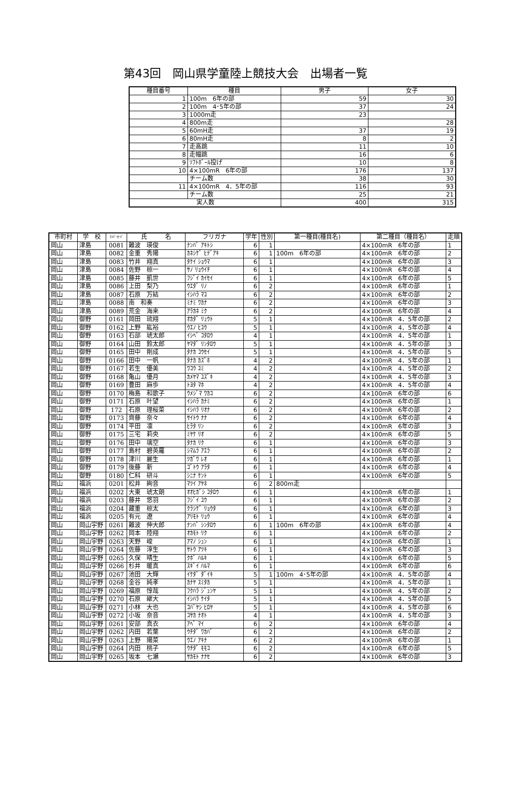第43回　岡山県学童陸上競技大会　出場者一覧
| 種目番号 | 種目 | 男子 | 女子 |
| --- | --- | --- | --- |
| 1 | 100m 6年の部 | 59 | 30 |
| 2 | 100m 4･5年の部 | 37 | 24 |
| 3 | 1000m走 | 23 | |
| 4 | 800m走 | | 28 |
| 5 | 60mH走 | 37 | 19 |
| 6 | 80mH走 | 8 | 2 |
| 7 | 走高跳 | 11 | 10 |
| 8 | 走幅跳 | 16 | 6 |
| 9 | ｿﾌﾄﾎﾞｰﾙ投げ | 10 | 8 |
| 10 | 4×100mR 6年の部 | 176 | 137 |
| | チーム数 | 38 | 30 |
| 11 | 4×100mR 4．5年の部 | 116 | 93 |
| | チーム数 | 25 | 21 |
| 実人数 | | 400 | 315 |
| 市町村 | 学 校 | ﾅﾝﾊﾞｰｶｰﾄﾞ | 氏 名 | フリガナ | 学年 | 性別 | 第一種目(種目名) | 第二種目（種目名） | 走順 |
| --- | --- | --- | --- | --- | --- | --- | --- | --- | --- |
| 岡山 | 津島 | 0081 | 難波 瑛俊 | ﾅﾝﾊﾞ ｱｷﾄｼ | 6 | 1 | | 4×100mR 6年の部 | 1 |
| 岡山 | 津島 | 0082 | 金重 秀陽 | ｶﾈｼｹﾞ ﾋﾃﾞｱｷ | 6 | 1 | 100m 6年の部 | 4×100mR 6年の部 | 2 |
| 岡山 | 津島 | 0083 | 竹井 翔真 | ﾀｹｲ ｼｮｳﾏ | 6 | 1 | | 4×100mR 6年の部 | 3 |
| 岡山 | 津島 | 0084 | 佐野 椋一 | ｻﾉ ﾘｮｳｲﾁ | 6 | 1 | | 4×100mR 6年の部 | 4 |
| 岡山 | 津島 | 0085 | 藤井 凱世 | ﾌｼﾞｲ ｶｲｾｲ | 6 | 1 | | 4×100mR 6年の部 | 5 |
| 岡山 | 津島 | 0086 | 上田 梨乃 | ｳｴﾀﾞ ﾘﾉ | 6 | 2 | | 4×100mR 6年の部 | 1 |
| 岡山 | 津島 | 0087 | 石原 万結 | ｲｼﾊﾗ ﾏﾕ | 6 | 2 | | 4×100mR 6年の部 | 2 |
| 岡山 | 津島 | 0088 | 南 和奏 | ﾐﾅﾐ ﾜｶﾅ | 6 | 2 | | 4×100mR 6年の部 | 3 |
| 岡山 | 津島 | 0089 | 荒金 海来 | ｱﾗｶﾈ ﾐｸ | 6 | 2 | | 4×100mR 6年の部 | 4 |
| 岡山 | 御野 | 0161 | 岡田 琉翔 | ｵｶﾀﾞ ﾘｭｳﾄ | 5 | 1 | | 4×100mR 4．5年の部 | 2 |
| 岡山 | 御野 | 0162 | 上野 紘裕 | ｳｴﾉ ﾋﾕｳ | 5 | 1 | | 4×100mR 4．5年の部 | 4 |
| 岡山 | 御野 | 0163 | 石部 琥太郎 | ｲｼﾍﾞ ｺﾀﾛｳ | 4 | 1 | | 4×100mR 4．5年の部 | 1 |
| 岡山 | 御野 | 0164 | 山田 鈴太郎 | ﾔﾏﾀﾞ ﾘﾝﾀﾛｳ | 5 | 1 | | 4×100mR 4．5年の部 | 3 |
| 岡山 | 御野 | 0165 | 田中 剛成 | ﾀﾅｶ ｺｳｾｲ | 5 | 1 | | 4×100mR 4．5年の部 | 5 |
| 岡山 | 御野 | 0166 | 田中 一帆 | ﾀﾅｶ ｶｽﾞﾎ | 4 | 2 | | 4×100mR 4．5年の部 | 1 |
| 岡山 | 御野 | 0167 | 若生 優美 | ﾜｺｳ ﾕﾐ | 4 | 2 | | 4×100mR 4．5年の部 | 2 |
| 岡山 | 御野 | 0168 | 亀山 優月 | ｶﾒﾔﾏ ﾕｽﾞｷ | 4 | 2 | | 4×100mR 4．5年の部 | 3 |
| 岡山 | 御野 | 0169 | 豊田 麻歩 | ﾄﾖﾀ ﾏﾎ | 4 | 2 | | 4×100mR 4．5年の部 | 4 |
| 岡山 | 御野 | 0170 | 梅島 和歌子 | ｳﾒｼﾞﾏ ﾜｶｺ | 6 | 2 | | 4×100mR 6年の部 | 6 |
| 岡山 | 御野 | 0171 | 石原 叶望 | ｲｼﾊﾗ ｶﾅﾐ | 6 | 2 | | 4×100mR 6年の部 | 1 |
| 岡山 | 御野 | 172 | 石原 理桜菜 | ｲｼﾊﾗ ﾘｵﾅ | 6 | 2 | | 4×100mR 6年の部 | 2 |
| 岡山 | 御野 | 0173 | 齊藤 奈々 | ｻｲﾄｳ ﾅﾅ | 6 | 2 | | 4×100mR 6年の部 | 4 |
| 岡山 | 御野 | 0174 | 平田 凛 | ﾋﾗﾀ ﾘﾝ | 6 | 2 | | 4×100mR 6年の部 | 3 |
| 岡山 | 御野 | 0175 | 三宅 莉央 | ﾐﾔｹ ﾘｵ | 6 | 2 | | 4×100mR 6年の部 | 5 |
| 岡山 | 御野 | 0176 | 田中 璃空 | ﾀﾅｶ ﾘｸ | 6 | 1 | | 4×100mR 6年の部 | 3 |
| 岡山 | 御野 | 0177 | 島村 碧英羅 | ｼﾏﾑﾗ ｱｴﾗ | 6 | 1 | | 4×100mR 6年の部 | 2 |
| 岡山 | 御野 | 0178 | 津川 麗生 | ﾂｶﾞﾜ ﾚｵ | 6 | 1 | | 4×100mR 6年の部 | 1 |
| 岡山 | 御野 | 0179 | 後藤 新 | ｺﾞﾄｳ ｱﾗﾀ | 6 | 1 | | 4×100mR 6年の部 | 4 |
| 岡山 | 御野 | 0180 | 仁科 研斗 | ｼﾆﾅ ｹﾝﾄ | 6 | 1 | | 4×100mR 6年の部 | 5 |
| 岡山 | 福浜 | 0201 | 松井 絢音 | ﾏﾂｲ ｱﾔﾈ | 6 | 2 | 800m走 | | |
| 岡山 | 福浜 | 0202 | 大東 琥太朗 | ｵｵﾋｶﾞｼ ｺﾀﾛｳ | 6 | 1 | | 4×100mR 6年の部 | 1 |
| 岡山 | 福浜 | 0203 | 藤井 悠羽 | ﾌｼﾞｲ ﾕｳ | 6 | 1 | | 4×100mR 6年の部 | 2 |
| 岡山 | 福浜 | 0204 | 藏重 椋太 | ｸﾗｼｹﾞ ﾘｮｳﾀ | 6 | 1 | | 4×100mR 6年の部 | 3 |
| 岡山 | 福浜 | 0205 | 有元 遼 | ｱﾘﾓﾄ ﾘｮｳ | 6 | 1 | | 4×100mR 6年の部 | 4 |
| 岡山 | 岡山宇野 | 0261 | 難波 伸大郎 | ﾅﾝﾊﾞ ｼﾝﾀﾛｳ | 6 | 1 | 100m 6年の部 | 4×100mR 6年の部 | 4 |
| 岡山 | 岡山宇野 | 0262 | 岡本 陸翔 | ｵｶﾓﾄ ﾘｸ | 6 | 1 | | 4×100mR 6年の部 | 2 |
| 岡山 | 岡山宇野 | 0263 | 天野 峻 | ｱﾏﾉ ｼｭﾝ | 6 | 1 | | 4×100mR 6年の部 | 1 |
| 岡山 | 岡山宇野 | 0264 | 佐藤 淳生 | ｻﾄｳ ｱﾂｷ | 6 | 1 | | 4×100mR 6年の部 | 3 |
| 岡山 | 岡山宇野 | 0265 | 久保 晴生 | ｸﾎﾞ ﾊﾙｷ | 6 | 1 | | 4×100mR 6年の部 | 5 |
| 岡山 | 岡山宇野 | 0266 | 杉井 暖真 | ｽｷﾞｲ ﾊﾙﾏ | 6 | 1 | | 4×100mR 6年の部 | 6 |
| 岡山 | 岡山宇野 | 0267 | 池田 大輝 | ｲｹﾀﾞ ﾀﾞｲｷ | 5 | 1 | 100m 4･5年の部 | 4×100mR 4．5年の部 | 4 |
| 岡山 | 岡山宇野 | 0268 | 金谷 純孝 | ｶﾅﾔ ｽﾐﾀｶ | 5 | 1 | | 4×100mR 4．5年の部 | 1 |
| 岡山 | 岡山宇野 | 0269 | 福原 惇哉 | ﾌｸﾊﾗ ｼﾞｭﾝﾔ | 5 | 1 | | 4×100mR 4．5年の部 | 2 |
| 岡山 | 岡山宇野 | 0270 | 石原 継大 | ｲｼﾊﾗ ｹｲﾀ | 5 | 1 | | 4×100mR 4．5年の部 | 5 |
| 岡山 | 岡山宇野 | 0271 | 小林 大也 | ｺﾊﾞﾔｼ ﾋﾛﾔ | 5 | 1 | | 4×100mR 4．5年の部 | 6 |
| 岡山 | 岡山宇野 | 0272 | 小坂 奈音 | ｺｻｶ ﾅｵﾄ | 4 | 1 | | 4×100mR 4．5年の部 | 3 |
| 岡山 | 岡山宇野 | 0261 | 安部 真衣 | ｱﾍﾞ ﾏｲ | 6 | 2 | | 4×100mR 6年の部 | 4 |
| 岡山 | 岡山宇野 | 0262 | 内田 若葉 | ｳﾁﾀﾞ ﾜｶﾊﾞ | 6 | 2 | | 4×100mR 6年の部 | 2 |
| 岡山 | 岡山宇野 | 0263 | 上野 陽菜 | ｳｴﾉ ｱｷﾅ | 6 | 2 | | 4×100mR 6年の部 | 1 |
| 岡山 | 岡山宇野 | 0264 | 内田 桃子 | ｳﾁﾀﾞ ﾓﾓｺ | 6 | 2 | | 4×100mR 6年の部 | 5 |
| 岡山 | 岡山宇野 | 0265 | 坂本 七瀬 | ｻｶﾓﾄ ﾅﾅｾ | 6 | 2 | | 4×100mR 6年の部 | 3 |